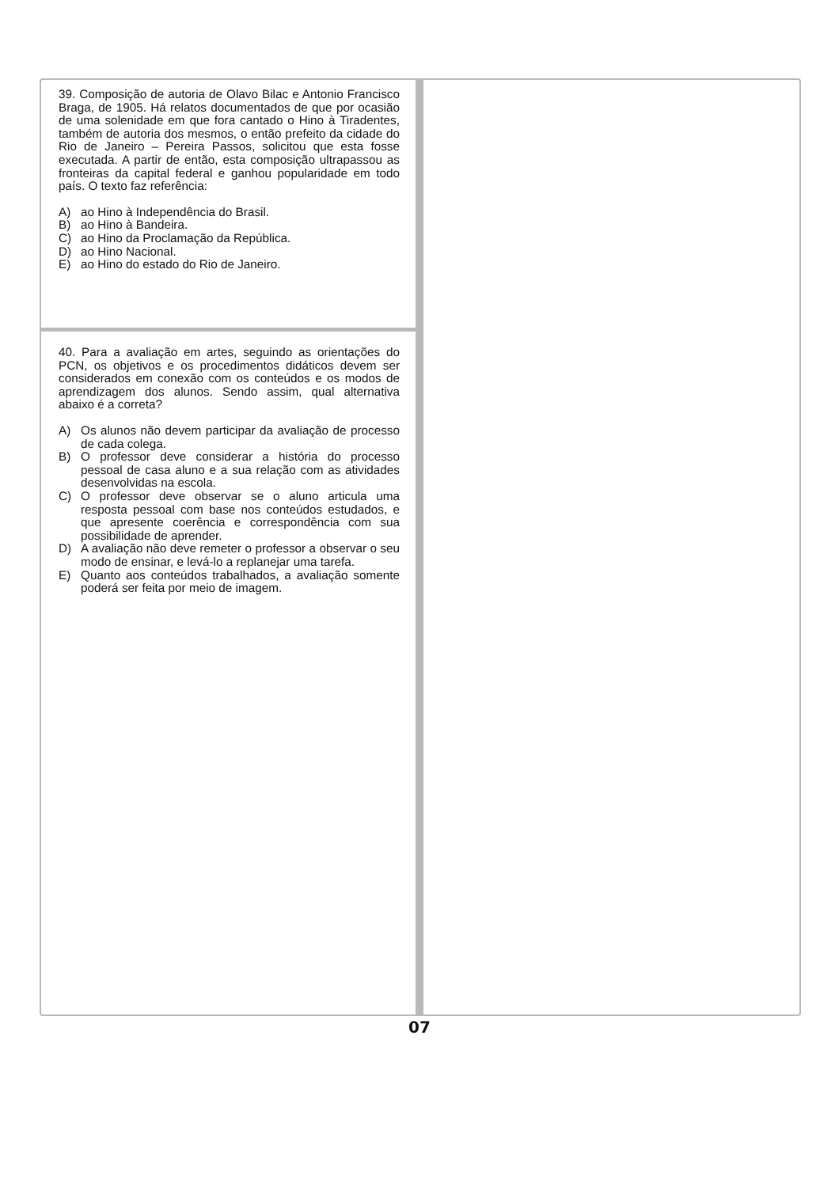39. Composição de autoria de Olavo Bilac e Antonio Francisco Braga, de 1905. Há relatos documentados de que por ocasião de uma solenidade em que fora cantado o Hino à Tiradentes, também de autoria dos mesmos, o então prefeito da cidade do Rio de Janeiro – Pereira Passos, solicitou que esta fosse executada. A partir de então, esta composição ultrapassou as fronteiras da capital federal e ganhou popularidade em todo país. O texto faz referência:
A) ao Hino à Independência do Brasil.
B) ao Hino à Bandeira.
C) ao Hino da Proclamação da República.
D) ao Hino Nacional.
E) ao Hino do estado do Rio de Janeiro.
40. Para a avaliação em artes, seguindo as orientações do PCN, os objetivos e os procedimentos didáticos devem ser considerados em conexão com os conteúdos e os modos de aprendizagem dos alunos. Sendo assim, qual alternativa abaixo é a correta?
A) Os alunos não devem participar da avaliação de processo de cada colega.
B) O professor deve considerar a história do processo pessoal de casa aluno e a sua relação com as atividades desenvolvidas na escola.
C) O professor deve observar se o aluno articula uma resposta pessoal com base nos conteúdos estudados, e que apresente coerência e correspondência com sua possibilidade de aprender.
D) A avaliação não deve remeter o professor a observar o seu modo de ensinar, e levá-lo a replanejar uma tarefa.
E) Quanto aos conteúdos trabalhados, a avaliação somente poderá ser feita por meio de imagem.
07